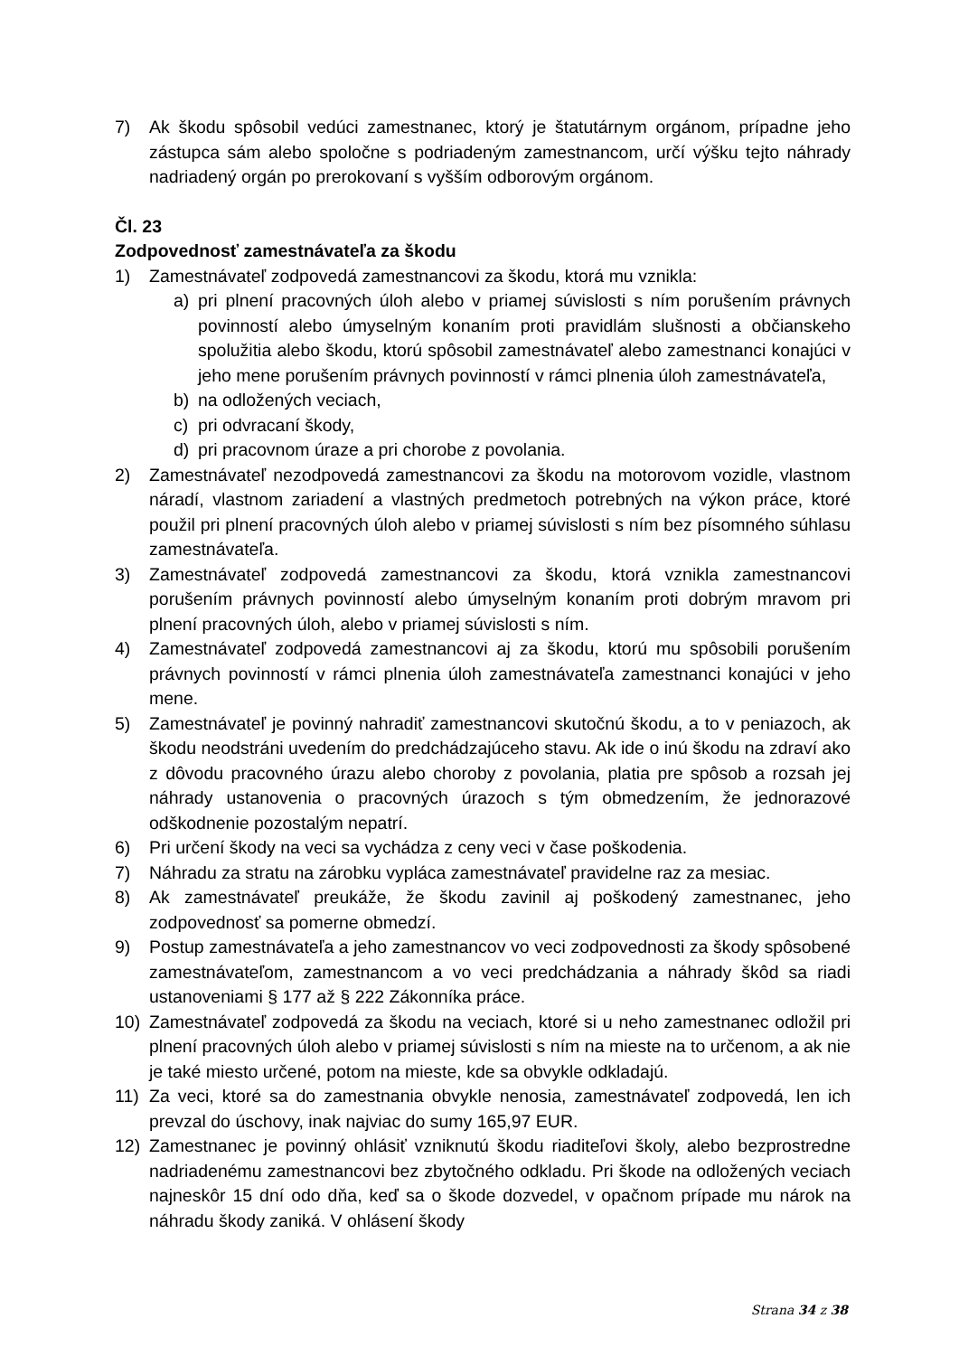7) Ak škodu spôsobil vedúci zamestnanec, ktorý je štatutárnym orgánom, prípadne jeho zástupca sám alebo spoločne s podriadeným zamestnancom, určí výšku tejto náhrady nadriadený orgán po prerokovaní s vyšším odborovým orgánom.
Čl. 23
Zodpovednosť zamestnávateľa za škodu
1) Zamestnávateľ zodpovedá zamestnancovi za škodu, ktorá mu vznikla:
a) pri plnení pracovných úloh alebo v priamej súvislosti s ním porušením právnych povinností alebo úmyselným konaním proti pravidlám slušnosti a občianskeho spolužitia alebo škodu, ktorú spôsobil zamestnávateľ alebo zamestnanci konajúci v jeho mene porušením právnych povinností v rámci plnenia úloh zamestnávateľa,
b) na odložených veciach,
c) pri odvracaní škody,
d) pri pracovnom úraze a pri chorobe z povolania.
2) Zamestnávateľ nezodpovedá zamestnancovi za škodu na motorovom vozidle, vlastnom náradí, vlastnom zariadení a vlastných predmetoch potrebných na výkon práce, ktoré použil pri plnení pracovných úloh alebo v priamej súvislosti s ním bez písomného súhlasu zamestnávateľa.
3) Zamestnávateľ zodpovedá zamestnancovi za škodu, ktorá vznikla zamestnancovi porušením právnych povinností alebo úmyselným konaním proti dobrým mravom pri plnení pracovných úloh, alebo v priamej súvislosti s ním.
4) Zamestnávateľ zodpovedá zamestnancovi aj za škodu, ktorú mu spôsobili porušením právnych povinností v rámci plnenia úloh zamestnávateľa zamestnanci konajúci v jeho mene.
5) Zamestnávateľ je povinný nahradiť zamestnancovi skutočnú škodu, a to v peniazoch, ak škodu neodstráni uvedením do predchádzajúceho stavu. Ak ide o inú škodu na zdraví ako z dôvodu pracovného úrazu alebo choroby z povolania, platia pre spôsob a rozsah jej náhrady ustanovenia o pracovných úrazoch s tým obmedzením, že jednorazové odškodnenie pozostalým nepatrí.
6) Pri určení škody na veci sa vychádza z ceny veci v čase poškodenia.
7) Náhradu za stratu na zárobku vypláca zamestnávateľ pravidelne raz za mesiac.
8) Ak zamestnávateľ preukáže, že škodu zavinil aj poškodený zamestnanec, jeho zodpovednosť sa pomerne obmedzí.
9) Postup zamestnávateľa a jeho zamestnancov vo veci zodpovednosti za škody spôsobené zamestnávateľom, zamestnancom a vo veci predchádzania a náhrady škôd sa riadi ustanoveniami § 177 až § 222 Zákonníka práce.
10) Zamestnávateľ zodpovedá za škodu na veciach, ktoré si u neho zamestnanec odložil pri plnení pracovných úloh alebo v priamej súvislosti s ním na mieste na to určenom, a ak nie je také miesto určené, potom na mieste, kde sa obvykle odkladajú.
11) Za veci, ktoré sa do zamestnania obvykle nenosia, zamestnávateľ zodpovedá, len ich prevzal do úschovy, inak najviac do sumy 165,97 EUR.
12) Zamestnanec je povinný ohlásiť vzniknutú škodu riaditeľovi školy, alebo bezprostredne nadriadenému zamestnancovi bez zbytočného odkladu. Pri škode na odložených veciach najneskôr 15 dní odo dňa, keď sa o škode dozvedel, v opačnom prípade mu nárok na náhradu škody zaniká. V ohlásení škody
Strana 34 z 38